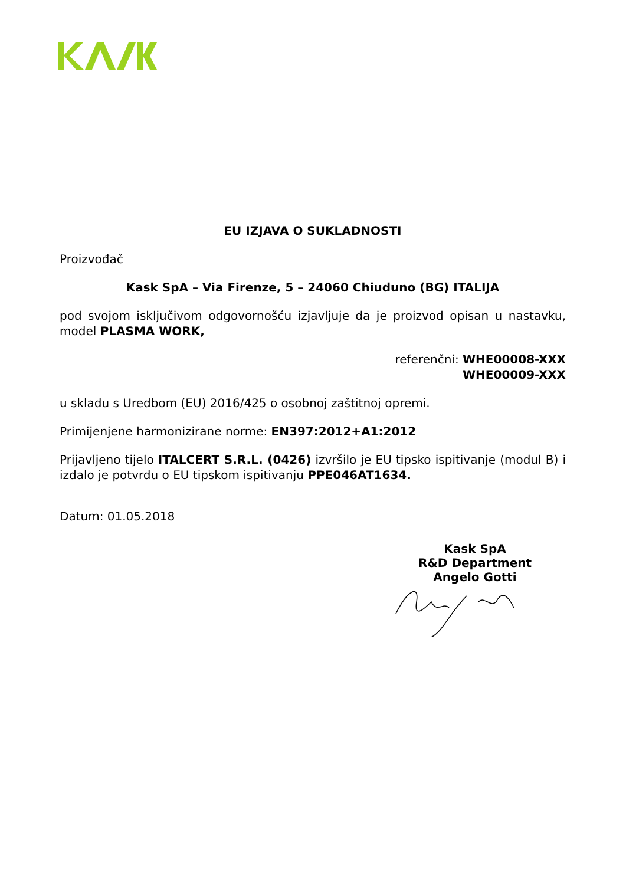EU IZJAVA O SUKLADNOSTI
Proizvođač
Kask SpA – Via Firenze, 5 – 24060 Chiuduno (BG) ITALIJA
pod svojom isključivom odgovornošću izjavljuje da je proizvod opisan u nastavku, model PLASMA WORK,
referenčni: WHE00008-XXX
WHE00009-XXX
u skladu s Uredbom (EU) 2016/425 o osobnoj zaštitnoj opremi.
Primijenjene harmonizirane norme: EN397:2012+A1:2012
Prijavljeno tijelo ITALCERT S.R.L. (0426) izvršilo je EU tipsko ispitivanje (modul B) i izdalo je potvrdu o EU tipskom ispitivanju PPE046AT1634.
Datum: 01.05.2018
Kask SpA
R&D Department
Angelo Gotti